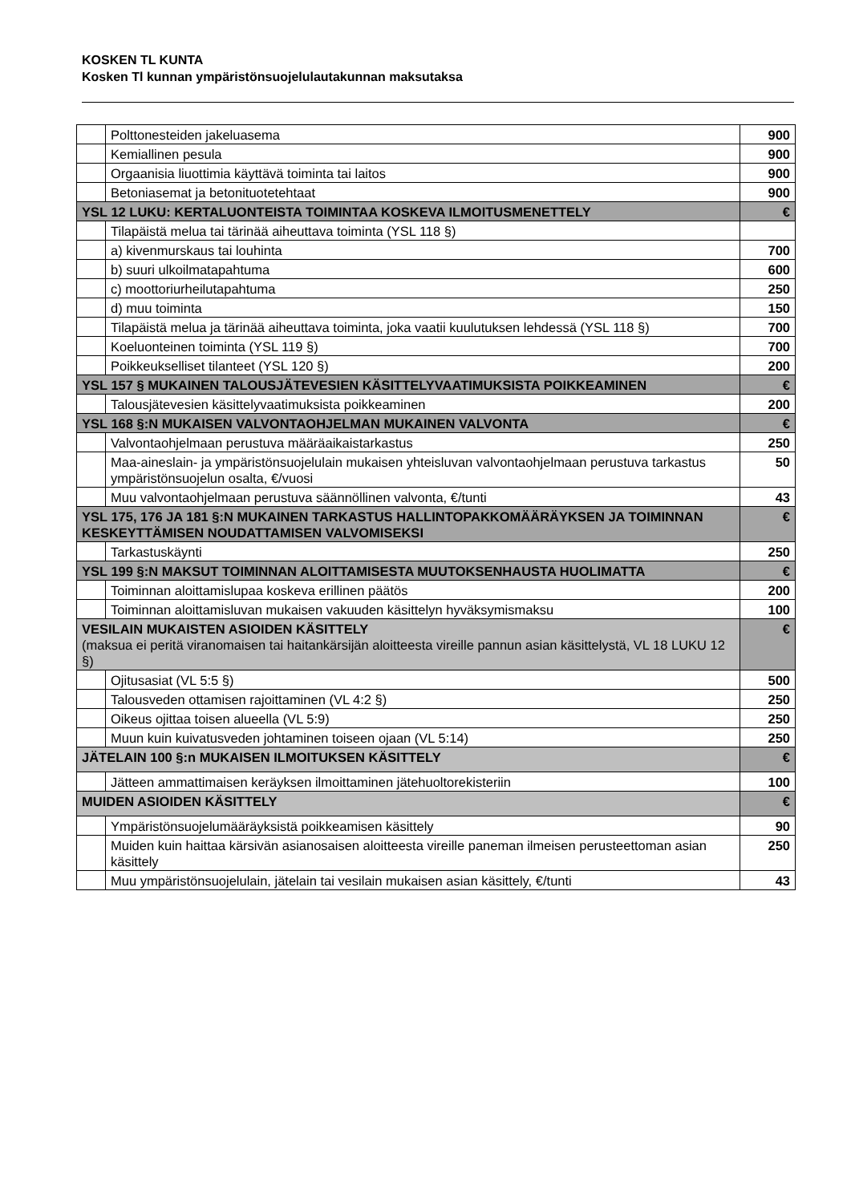KOSKEN TL KUNTA
Kosken Tl kunnan ympäristönsuojelulautakunnan maksutaksa
| | Polttonesteiden jakeluasema | 900 |
| | Kemiallinen pesula | 900 |
| | Orgaanisia liuottimia käyttävä toiminta tai laitos | 900 |
| | Betoniasemat ja betonituotetehtaat | 900 |
| YSL 12 LUKU: KERTALUONTEISTA TOIMINTAA KOSKEVA ILMOITUSMENETTELY | | € |
| | Tilapäistä melua tai tärinää aiheuttava toiminta (YSL 118 §) | |
| | a) kivenmurskaus tai louhinta | 700 |
| | b) suuri ulkoilmatapahtuma | 600 |
| | c) moottoriurheilutapahtuma | 250 |
| | d) muu toiminta | 150 |
| | Tilapäistä melua ja tärinää aiheuttava toiminta, joka vaatii kuulutuksen lehdessä (YSL 118 §) | 700 |
| | Koeluonteinen toiminta (YSL 119 §) | 700 |
| | Poikkeukselliset tilanteet (YSL 120 §) | 200 |
| YSL 157 § MUKAINEN TALOUSJÄTEVESIEN KÄSITTELYVAATIMUKSISTA POIKKEAMINEN | | € |
| | Talousjätevesien käsittelyvaatimuksista poikkeaminen | 200 |
| YSL 168 §:N MUKAISEN VALVONTAOHJELMAN MUKAINEN VALVONTA | | € |
| | Valvontaohjelmaan perustuva määräaikaistarkastus | 250 |
| | Maa-aineslain- ja ympäristönsuojelulain mukaisen yhteisluvan valvontaohjelmaan perustuva tarkastus ympäristönsuojelun osalta, €/vuosi | 50 |
| | Muu valvontaohjelmaan perustuva säännöllinen valvonta, €/tunti | 43 |
| YSL 175, 176 JA 181 §:N MUKAINEN TARKASTUS HALLINTOPAKKOMÄÄRÄYKSEN JA TOIMINNAN KESKEYTTÄMISEN NOUDATTAMISEN VALVOMISEKSI | | € |
| | Tarkastuskäynti | 250 |
| YSL 199 §:N MAKSUT TOIMINNAN ALOITTAMISESTA MUUTOKSENHAUSTA HUOLIMATTA | | € |
| | Toiminnan aloittamislupaa koskeva erillinen päätös | 200 |
| | Toiminnan aloittamisluvan mukaisen vakuuden käsittelyn hyväksymismaksu | 100 |
| VESILAIN MUKAISTEN ASIOIDEN KÄSITTELY (maksua ei peritä viranomaisen tai haitankärsijän aloitteesta vireille pannun asian käsittelystä, VL 18 LUKU 12 §) | | € |
| | Ojitusasiat (VL 5:5 §) | 500 |
| | Talousveden ottamisen rajoittaminen (VL 4:2 §) | 250 |
| | Oikeus ojittaa toisen alueella (VL 5:9) | 250 |
| | Muun kuin kuivatusveden johtaminen toiseen ojaan (VL 5:14) | 250 |
| JÄTELAIN 100 §:n MUKAISEN ILMOITUKSEN KÄSITTELY | | € |
| | Jätteen ammattimaisen keräyksen ilmoittaminen jätehuoltorekisteriin | 100 |
| MUIDEN ASIOIDEN KÄSITTELY | | € |
| | Ympäristönsuojelumääräyksistä poikkeamisen käsittely | 90 |
| | Muiden kuin haittaa kärsivän asianosaisen aloitteesta vireille paneman ilmeisen perusteettoman asian käsittely | 250 |
| | Muu ympäristönsuojelulain, jätelain tai vesilain mukaisen asian käsittely, €/tunti | 43 |